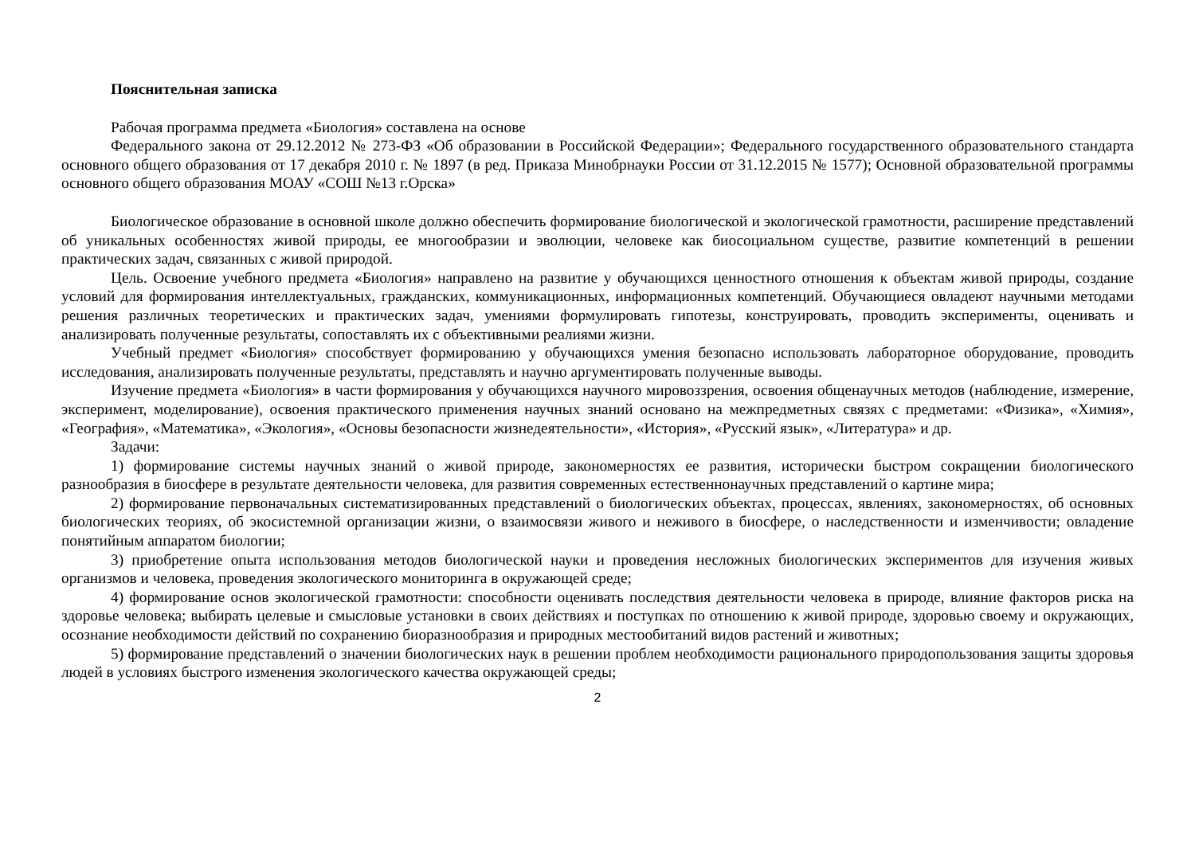Пояснительная записка
Рабочая программа предмета «Биология» составлена на основе
Федерального закона от 29.12.2012 № 273-ФЗ «Об образовании в Российской Федерации»; Федерального государственного образовательного стандарта основного общего образования от 17 декабря 2010 г. № 1897 (в ред. Приказа Минобрнауки России от 31.12.2015 № 1577); Основной образовательной программы основного общего образования МОАУ «СОШ №13 г.Орска»
Биологическое образование в основной школе должно обеспечить формирование биологической и экологической грамотности, расширение представлений об уникальных особенностях живой природы, ее многообразии и эволюции, человеке как биосоциальном существе, развитие компетенций в решении практических задач, связанных с живой природой.
Цель. Освоение учебного предмета «Биология» направлено на развитие у обучающихся ценностного отношения к объектам живой природы, создание условий для формирования интеллектуальных, гражданских, коммуникационных, информационных компетенций. Обучающиеся овладеют научными методами решения различных теоретических и практических задач, умениями формулировать гипотезы, конструировать, проводить эксперименты, оценивать и анализировать полученные результаты, сопоставлять их с объективными реалиями жизни.
Учебный предмет «Биология» способствует формированию у обучающихся умения безопасно использовать лабораторное оборудование, проводить исследования, анализировать полученные результаты, представлять и научно аргументировать полученные выводы.
Изучение предмета «Биология» в части формирования у обучающихся научного мировоззрения, освоения общенаучных методов (наблюдение, измерение, эксперимент, моделирование), освоения практического применения научных знаний основано на межпредметных связях с предметами: «Физика», «Химия», «География», «Математика», «Экология», «Основы безопасности жизнедеятельности», «История», «Русский язык», «Литература» и др.
Задачи:
1) формирование системы научных знаний о живой природе, закономерностях ее развития, исторически быстром сокращении биологического разнообразия в биосфере в результате деятельности человека, для развития современных естественнонаучных представлений о картине мира;
2) формирование первоначальных систематизированных представлений о биологических объектах, процессах, явлениях, закономерностях, об основных биологических теориях, об экосистемной организации жизни, о взаимосвязи живого и неживого в биосфере, о наследственности и изменчивости; овладение понятийным аппаратом биологии;
3) приобретение опыта использования методов биологической науки и проведения несложных биологических экспериментов для изучения живых организмов и человека, проведения экологического мониторинга в окружающей среде;
4) формирование основ экологической грамотности: способности оценивать последствия деятельности человека в природе, влияние факторов риска на здоровье человека; выбирать целевые и смысловые установки в своих действиях и поступках по отношению к живой природе, здоровью своему и окружающих, осознание необходимости действий по сохранению биоразнообразия и природных местообитаний видов растений и животных;
5) формирование представлений о значении биологических наук в решении проблем необходимости рационального природопользования защиты здоровья людей в условиях быстрого изменения экологического качества окружающей среды;
2